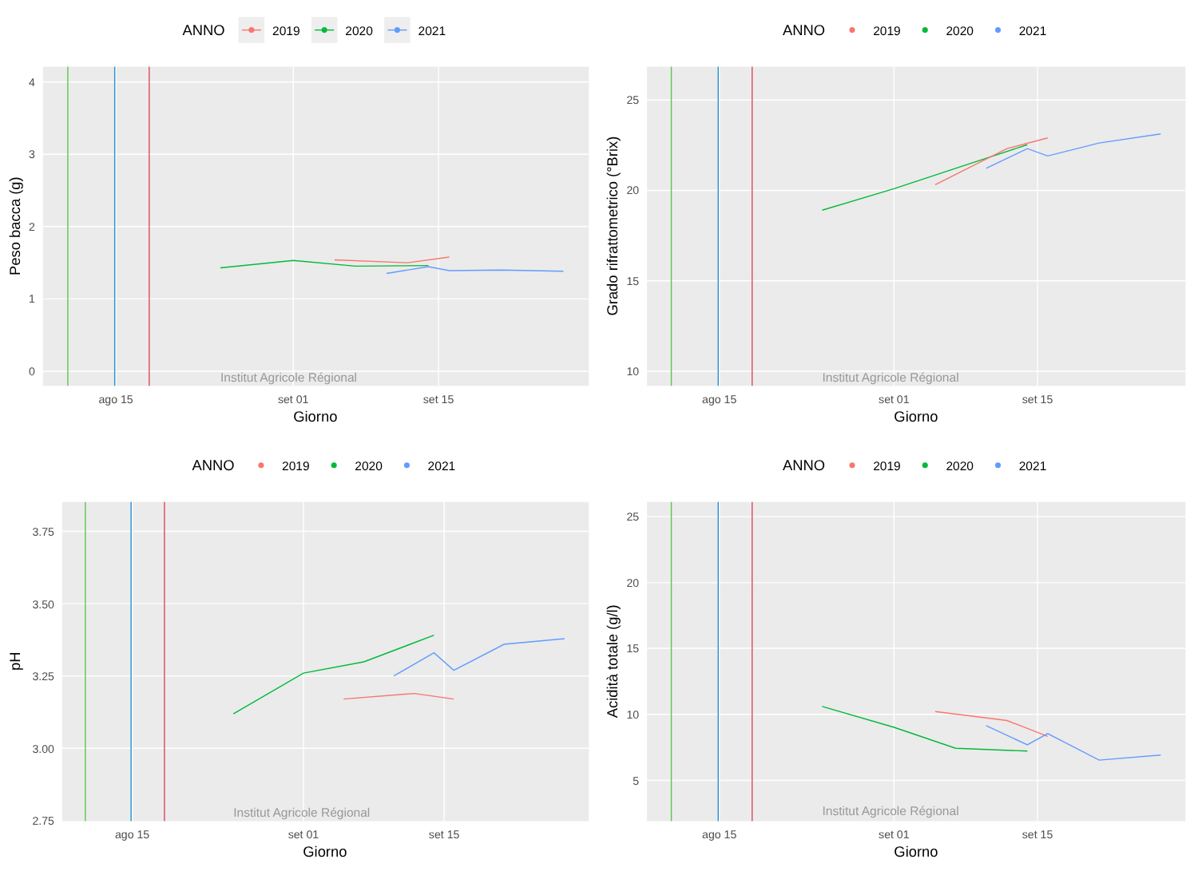ANNO
2019
2020
2021
Institut Agricole Régional
0
1
2
3
4
ago 15
set 01
set 15
Giorno
Peso bacca (g)
ANNO
2019
2020
2021
Institut Agricole Régional
10
15
20
25
ago 15
set 01
set 15
Giorno
Grado rifrattometrico (°Brix)
ANNO
2019
2020
2021
Institut Agricole Régional
2.75
3.00
3.25
3.50
3.75
ago 15
set 01
set 15
Giorno
pH
ANNO
2019
2020
2021
Institut Agricole Régional
5
10
15
20
25
ago 15
set 01
set 15
Giorno
Acidità totale (g/l)